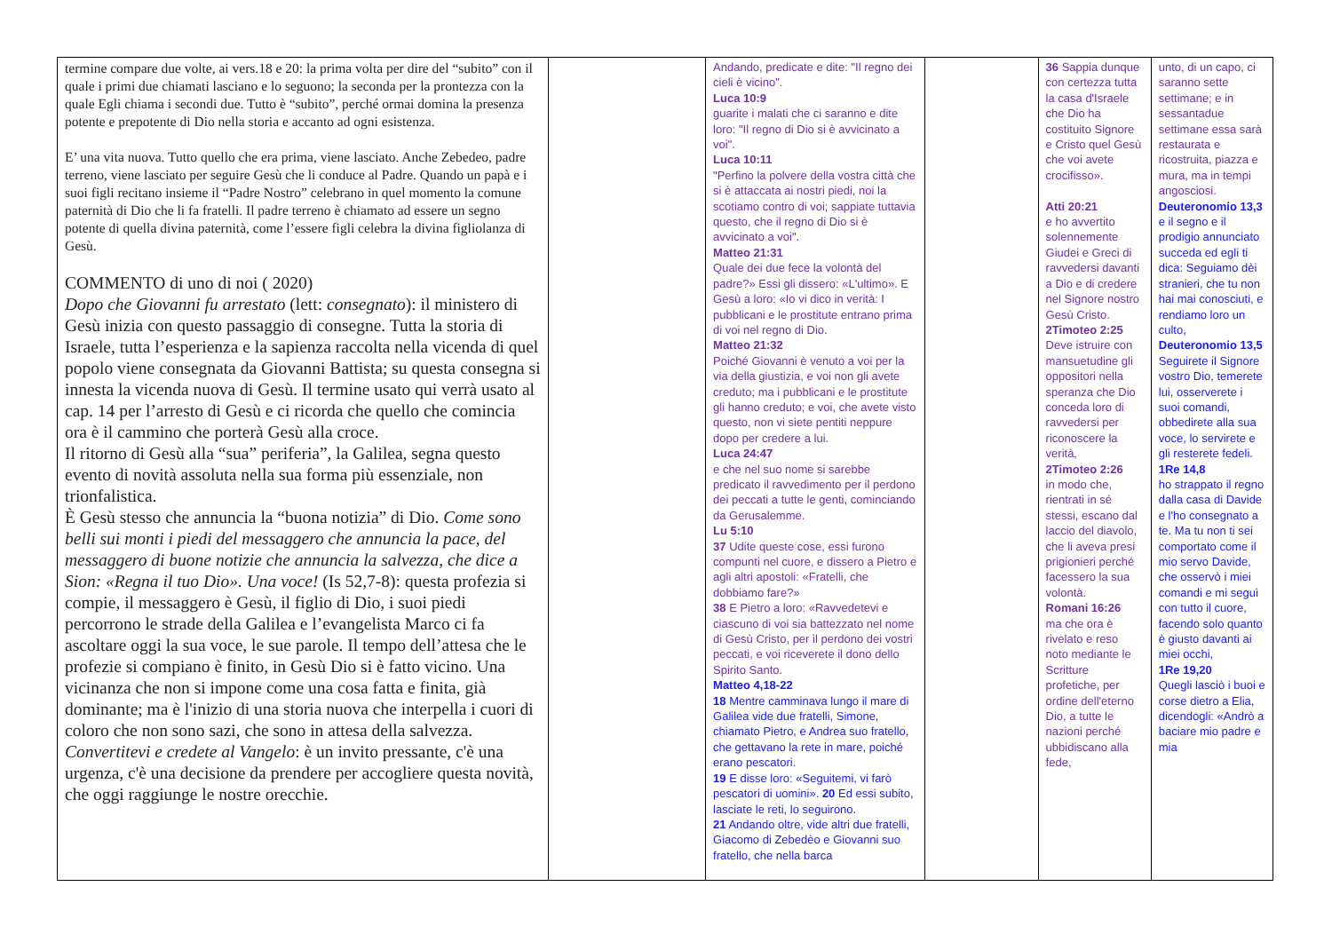| termine compare due volte, ai vers.18 e 20: la prima volta per dire del “subito” con il quale i primi due chiamati lasciano e lo seguono; la seconda per la prontezza con la quale Egli chiama i secondi due. Tutto è “subito”, perché ormai domina la presenza potente e prepotente di Dio nella storia e accanto ad ogni esistenza. E’ una vita nuova. Tutto quello che era prima, viene lasciato. Anche Zebedeo, padre terreno, viene lasciato per seguire Gesù che li conduce al Padre. Quando un papà e i suoi figli recitano insieme il “Padre Nostro” celebrano in quel momento la comune paternità di Dio che li fa fratelli. Il padre terreno è chiamato ad essere un segno potente di quella divina paternità, come l’essere figli celebra la divina figliolanza di Gesù. COMMENTO di uno di noi ( 2020) Dopo che Giovanni fu arrestato (lett: consegnato ): il ministero di Gesù inizia con questo passaggio di consegne. Tutta la storia di Israele, tutta l’esperienza e la sapienza raccolta nella vicenda di quel popolo viene consegnata da Giovanni Battista; su questa consegna si innesta la vicenda nuova di Gesù. Il termine usato qui verrà usato al cap. 14 per l’arresto di Gesù e ci ricorda che quello che comincia ora è il cammino che porterà Gesù alla croce. Il ritorno di Gesù alla “sua” periferia”, la Galilea, segna questo evento di novità assoluta nella sua forma più essenziale, non trionfalistica. È Gesù stesso che annuncia la “buona notizia” di Dio. Come sono belli sui monti i piedi del messaggero che annuncia la pace, del messaggero di buone notizie che annuncia la salvezza, che dice a Sion: «Regna il tuo Dio». Una voce! (Is 52,7-8): questa profezia si compie, il messaggero è Gesù, il figlio di Dio, i suoi piedi percorrono le strade della Galilea e l’evangelista Marco ci fa ascoltare oggi la sua voce, le sue parole. Il tempo dell’attesa che le profezie si compiano è finito, in Gesù Dio si è fatto vicino. Una vicinanza che non si impone come una cosa fatta e finita, già dominante; ma è l'inizio di una storia nuova che interpella i cuori di coloro che non sono sazi, che sono in attesa della salvezza. Convertitevi e credete al Vangelo : è un invito pressante, c'è una urgenza, c'è una decisione da prendere per accogliere questa novità, che oggi raggiunge le nostre orecchie. | | Andando, predicate e dite: "Il regno dei cieli è vicino". Luca 10:9 guarite i malati che ci saranno e dite loro: "Il regno di Dio si è avvicinato a voi". Luca 10:11 "Perfino la polvere della vostra città che si è attaccata ai nostri piedi, noi la scotiamo contro di voi; sappiate tuttavia questo, che il regno di Dio si è avvicinato a voi". Matteo 21:31 Quale dei due fece la volontà del padre?» Essi gli dissero: «L'ultimo». E Gesù a loro: «Io vi dico in verità: I pubblicani e le prostitute entrano prima di voi nel regno di Dio. Matteo 21:32 Poiché Giovanni è venuto a voi per la via della giustizia, e voi non gli avete creduto; ma i pubblicani e le prostitute gli hanno creduto; e voi, che avete visto questo, non vi siete pentiti neppure dopo per credere a lui. Luca 24:47 e che nel suo nome si sarebbe predicato il ravvedimento per il perdono dei peccati a tutte le genti, cominciando da Gerusalemme. Lu 5:10 37 Udite queste cose, essi furono compunti nel cuore, e dissero a Pietro e agli altri apostoli: «Fratelli, che dobbiamo fare?» 38 E Pietro a loro: «Ravvedetevi e ciascuno di voi sia battezzato nel nome di Gesù Cristo, per il perdono dei vostri peccati, e voi riceverete il dono dello Spirito Santo. Matteo 4,18-22 18 Mentre camminava lungo il mare di Galilea vide due fratelli, Simone, chiamato Pietro, e Andrea suo fratello, che gettavano la rete in mare, poiché erano pescatori. 19 E disse loro: «Seguitemi, vi farò pescatori di uomini». 20 Ed essi subito, lasciate le reti, lo seguirono. 21 Andando oltre, vide altri due fratelli, Giacomo di Zebedèo e Giovanni suo fratello, che nella barca | | 36 Sappia dunque con certezza tutta la casa d'Israele che Dio ha costituito Signore e Cristo quel Gesù che voi avete crocifisso». Atti 20:21 e ho avvertito solennemente Giudei e Greci di ravvedersi davanti a Dio e di credere nel Signore nostro Gesù Cristo. 2Timoteo 2:25 Deve istruire con mansuetudine gli oppositori nella speranza che Dio conceda loro di ravvedersi per riconoscere la verità, 2Timoteo 2:26 in modo che, rientrati in sé stessi, escano dal laccio del diavolo, che li aveva presi prigionieri perché facessero la sua volontà. Romani 16:26 ma che ora è rivelato e reso noto mediante le Scritture profetiche, per ordine dell'eterno Dio, a tutte le nazioni perché ubbidiscano alla fede, | unto, di un capo, ci saranno sette settimane; e in sessantadue settimane essa sarà restaurata e ricostruita, piazza e mura, ma in tempi angosciosi. Deuteronomio 13,3 e il segno e il prodigio annunciato succeda ed egli ti dica: Seguiamo dèi stranieri, che tu non hai mai conosciuti, e rendiamo loro un culto, Deuteronomio 13,5 Seguirete il Signore vostro Dio, temerete lui, osserverete i suoi comandi, obbedirete alla sua voce, lo servirete e gli resterete fedeli. 1Re 14,8 ho strappato il regno dalla casa di Davide e l'ho consegnato a te. Ma tu non ti sei comportato come il mio servo Davide, che osservò i miei comandi e mi seguì con tutto il cuore, facendo solo quanto è giusto davanti ai miei occhi, 1Re 19,20 Quegli lasciò i buoi e corse dietro a Elia, dicendogli: «Andrò a baciare mio padre e mia |